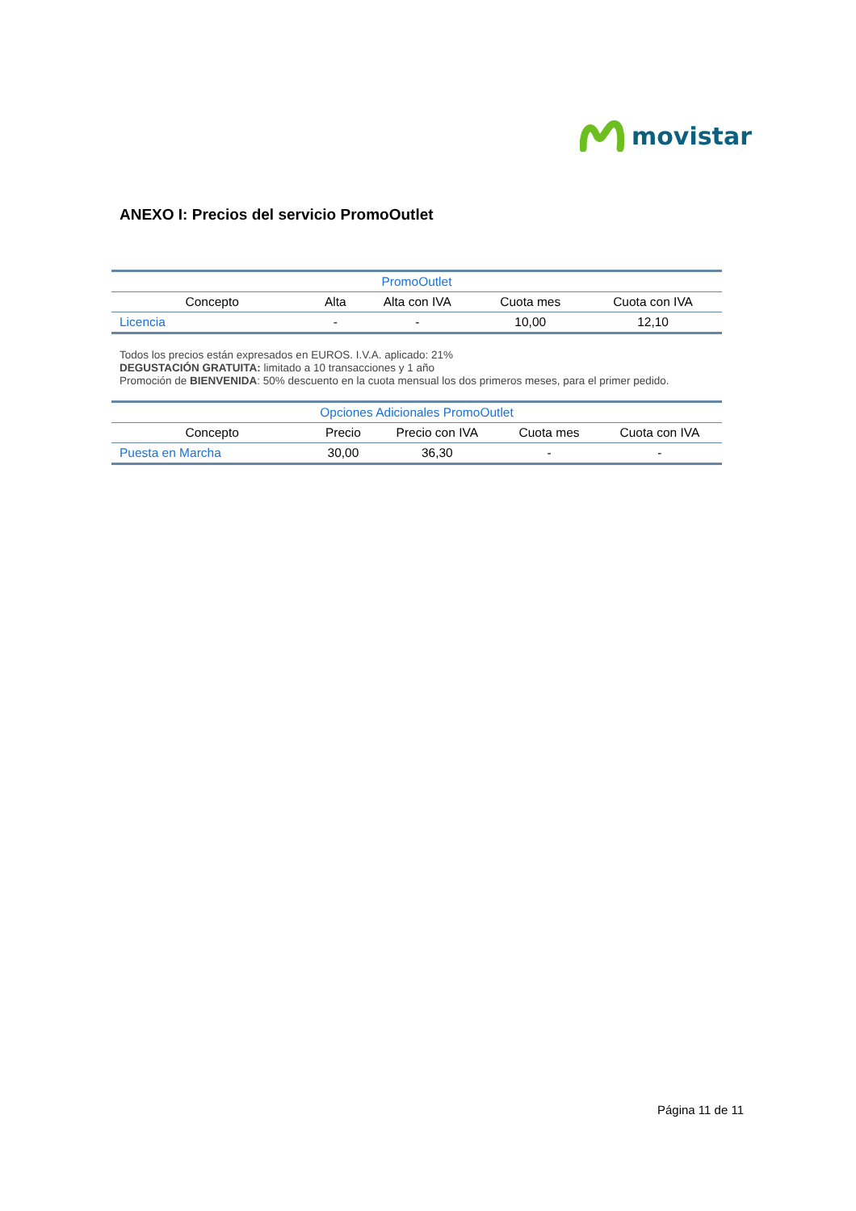movistar
ANEXO I: Precios del servicio PromoOutlet
| PromoOutlet | | | | |
| Concepto | Alta | Alta con IVA | Cuota mes | Cuota con IVA |
| Licencia | - | - | 10,00 | 12,10 |
Todos los precios están expresados en EUROS. I.V.A. aplicado: 21%
DEGUSTACIÓN GRATUITA: limitado a 10 transacciones y 1 año
Promoción de BIENVENIDA: 50% descuento en la cuota mensual los dos primeros meses, para el primer pedido.
| Opciones Adicionales PromoOutlet | | | | |
| Concepto | Precio | Precio con IVA | Cuota mes | Cuota con IVA |
| Puesta en Marcha | 30,00 | 36,30 | - | - |
Página 11 de 11